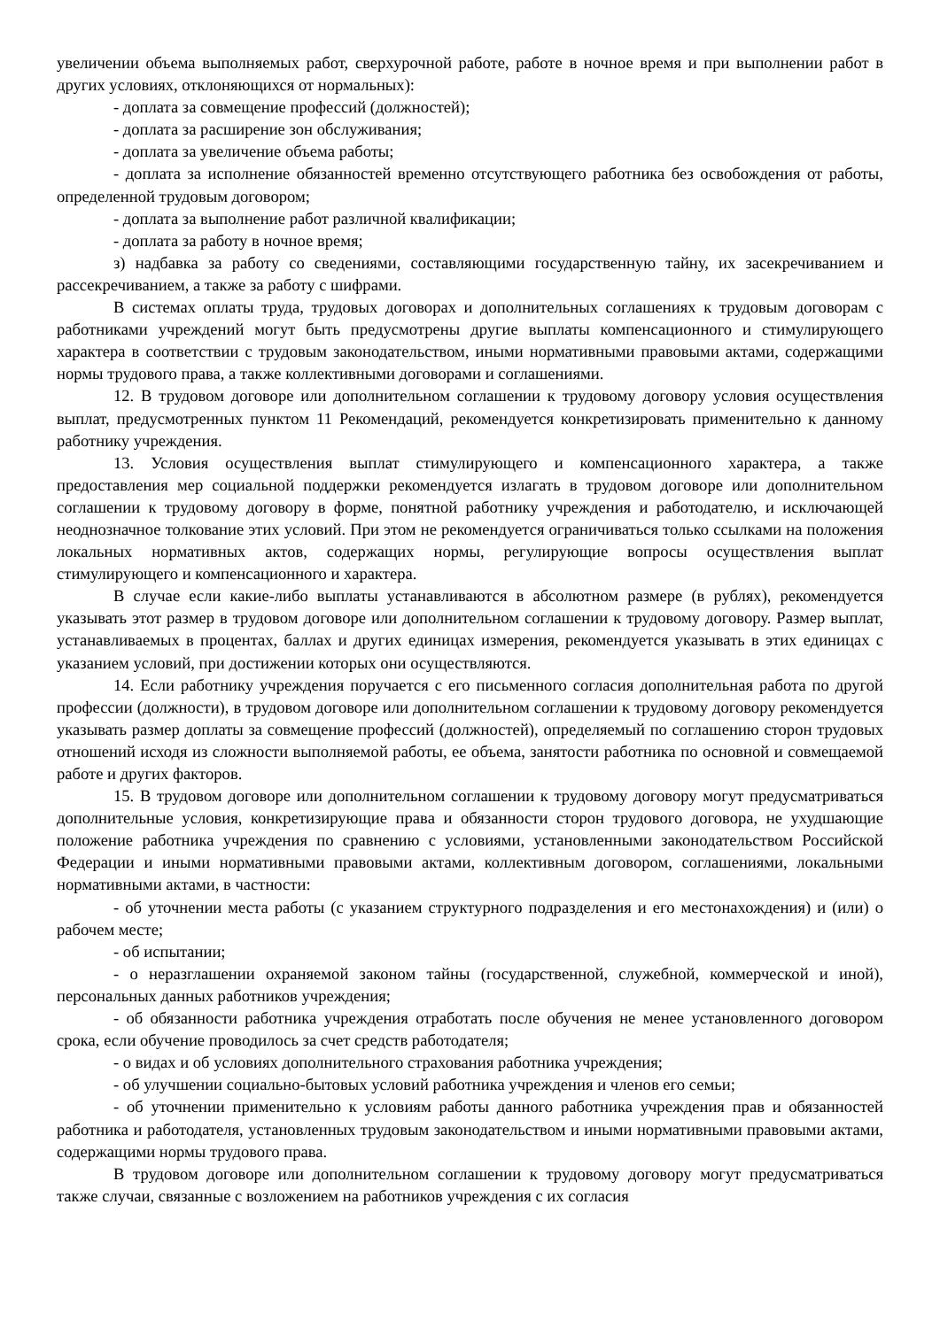увеличении объема выполняемых работ, сверхурочной работе, работе в ночное время и при выполнении работ в других условиях, отклоняющихся от нормальных):
- доплата за совмещение профессий (должностей);
- доплата за расширение зон обслуживания;
- доплата за увеличение объема работы;
- доплата за исполнение обязанностей временно отсутствующего работника без освобождения от работы, определенной трудовым договором;
- доплата за выполнение работ различной квалификации;
- доплата за работу в ночное время;
з) надбавка за работу со сведениями, составляющими государственную тайну, их засекречиванием и рассекречиванием, а также за работу с шифрами.
В системах оплаты труда, трудовых договорах и дополнительных соглашениях к трудовым договорам с работниками учреждений могут быть предусмотрены другие выплаты компенсационного и стимулирующего характера в соответствии с трудовым законодательством, иными нормативными правовыми актами, содержащими нормы трудового права, а также коллективными договорами и соглашениями.
12. В трудовом договоре или дополнительном соглашении к трудовому договору условия осуществления выплат, предусмотренных пунктом 11 Рекомендаций, рекомендуется конкретизировать применительно к данному работнику учреждения.
13. Условия осуществления выплат стимулирующего и компенсационного характера, а также предоставления мер социальной поддержки рекомендуется излагать в трудовом договоре или дополнительном соглашении к трудовому договору в форме, понятной работнику учреждения и работодателю, и исключающей неоднозначное толкование этих условий. При этом не рекомендуется ограничиваться только ссылками на положения локальных нормативных актов, содержащих нормы, регулирующие вопросы осуществления выплат стимулирующего и компенсационного и характера.
В случае если какие-либо выплаты устанавливаются в абсолютном размере (в рублях), рекомендуется указывать этот размер в трудовом договоре или дополнительном соглашении к трудовому договору. Размер выплат, устанавливаемых в процентах, баллах и других единицах измерения, рекомендуется указывать в этих единицах с указанием условий, при достижении которых они осуществляются.
14. Если работнику учреждения поручается с его письменного согласия дополнительная работа по другой профессии (должности), в трудовом договоре или дополнительном соглашении к трудовому договору рекомендуется указывать размер доплаты за совмещение профессий (должностей), определяемый по соглашению сторон трудовых отношений исходя из сложности выполняемой работы, ее объема, занятости работника по основной и совмещаемой работе и других факторов.
15. В трудовом договоре или дополнительном соглашении к трудовому договору могут предусматриваться дополнительные условия, конкретизирующие права и обязанности сторон трудового договора, не ухудшающие положение работника учреждения по сравнению с условиями, установленными законодательством Российской Федерации и иными нормативными правовыми актами, коллективным договором, соглашениями, локальными нормативными актами, в частности:
- об уточнении места работы (с указанием структурного подразделения и его местонахождения) и (или) о рабочем месте;
- об испытании;
- о неразглашении охраняемой законом тайны (государственной, служебной, коммерческой и иной), персональных данных работников учреждения;
- об обязанности работника учреждения отработать после обучения не менее установленного договором срока, если обучение проводилось за счет средств работодателя;
- о видах и об условиях дополнительного страхования работника учреждения;
- об улучшении социально-бытовых условий работника учреждения и членов его семьи;
- об уточнении применительно к условиям работы данного работника учреждения прав и обязанностей работника и работодателя, установленных трудовым законодательством и иными нормативными правовыми актами, содержащими нормы трудового права.
В трудовом договоре или дополнительном соглашении к трудовому договору могут предусматриваться также случаи, связанные с возложением на работников учреждения с их согласия